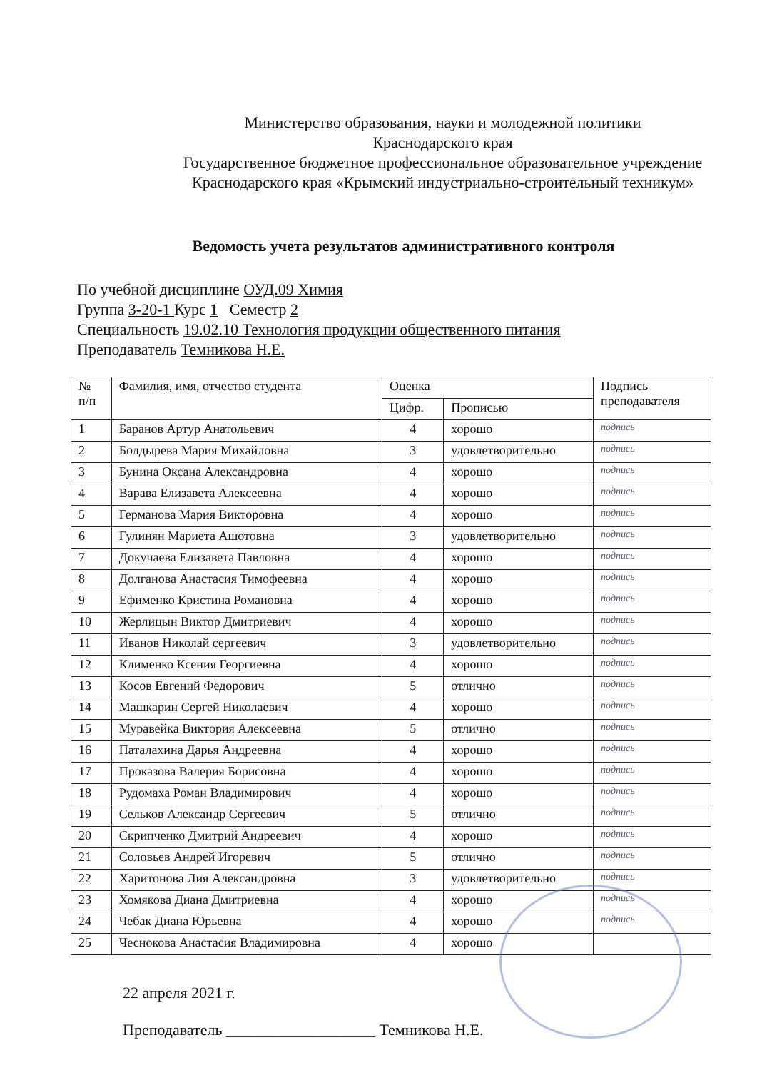Министерство образования, науки и молодежной политики
Краснодарского края
Государственное бюджетное профессиональное образовательное учреждение
Краснодарского края «Крымский индустриально-строительный техникум»
Ведомость учета результатов административного контроля
По учебной дисциплине ОУД.09 Химия
Группа 3-20-1 Курс 1 Семестр 2
Специальность 19.02.10 Технология продукции общественного питания
Преподаватель Темникова Н.Е.
| № п/п | Фамилия, имя, отчество студента | Оценка | | Подпись преподавателя |
| --- | --- | --- | --- | --- |
| | | Цифр. | Прописью | |
| 1 | Баранов Артур Анатольевич | 4 | хорошо | подпись |
| 2 | Болдырева Мария Михайловна | 3 | удовлетворительно | подпись |
| 3 | Бунина Оксана Александровна | 4 | хорошо | подпись |
| 4 | Варава Елизавета Алексеевна | 4 | хорошо | подпись |
| 5 | Германова Мария Викторовна | 4 | хорошо | подпись |
| 6 | Гулинян Мариета Ашотовна | 3 | удовлетворительно | подпись |
| 7 | Докучаева Елизавета Павловна | 4 | хорошо | подпись |
| 8 | Долганова Анастасия Тимофеевна | 4 | хорошо | подпись |
| 9 | Ефименко Кристина Романовна | 4 | хорошо | подпись |
| 10 | Жерлицын Виктор Дмитриевич | 4 | хорошо | подпись |
| 11 | Иванов Николай сергеевич | 3 | удовлетворительно | подпись |
| 12 | Клименко Ксения Георгиевна | 4 | хорошо | подпись |
| 13 | Косов Евгений Федорович | 5 | отлично | подпись |
| 14 | Машкарин Сергей Николаевич | 4 | хорошо | подпись |
| 15 | Муравейка Виктория Алексеевна | 5 | отлично | подпись |
| 16 | Паталахина Дарья Андреевна | 4 | хорошо | подпись |
| 17 | Проказова Валерия Борисовна | 4 | хорошо | подпись |
| 18 | Рудомаха Роман Владимирович | 4 | хорошо | подпись |
| 19 | Сельков Александр Сергеевич | 5 | отлично | подпись |
| 20 | Скрипченко Дмитрий Андреевич | 4 | хорошо | подпись |
| 21 | Соловьев Андрей Игоревич | 5 | отлично | подпись |
| 22 | Харитонова Лия Александровна | 3 | удовлетворительно | подпись |
| 23 | Хомякова Диана Дмитриевна | 4 | хорошо | подпись |
| 24 | Чебак Диана Юрьевна | 4 | хорошо | подпись |
| 25 | Чеснокова Анастасия Владимировна | 4 | хорошо | |
22 апреля 2021 г.
Преподаватель ___________________ Темникова Н.Е.